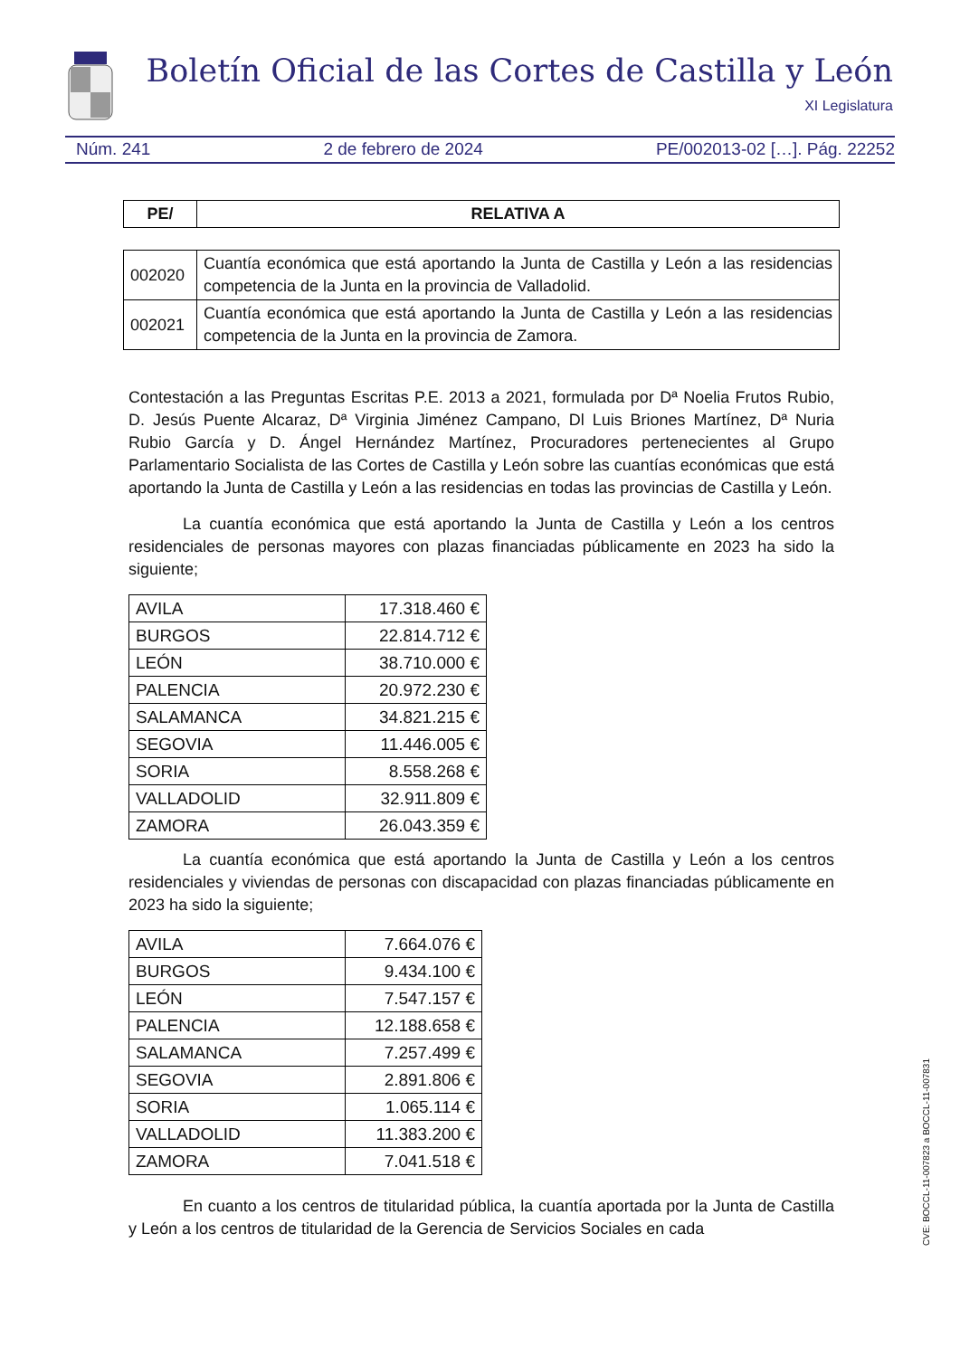Boletín Oficial de las Cortes de Castilla y León
XI Legislatura
Núm. 241 2 de febrero de 2024 PE/002013-02 […]. Pág. 22252
| PE/ | RELATIVA A |
| --- | --- |
| 002020 | Cuantía económica que está aportando la Junta de Castilla y León a las residencias competencia de la Junta en la provincia de Valladolid. |
| 002021 | Cuantía económica que está aportando la Junta de Castilla y León a las residencias competencia de la Junta en la provincia de Zamora. |
Contestación a las Preguntas Escritas P.E. 2013 a 2021, formulada por Dª Noelia Frutos Rubio, D. Jesús Puente Alcaraz, Dª Virginia Jiménez Campano, Dl Luis Briones Martínez, Dª Nuria Rubio García y D. Ángel Hernández Martínez, Procuradores pertenecientes al Grupo Parlamentario Socialista de las Cortes de Castilla y León sobre las cuantías económicas que está aportando la Junta de Castilla y León a las residencias en todas las provincias de Castilla y León.
La cuantía económica que está aportando la Junta de Castilla y León a los centros residenciales de personas mayores con plazas financiadas públicamente en 2023 ha sido la siguiente;
| AVILA | 17.318.460 € |
| BURGOS | 22.814.712 € |
| LEÓN | 38.710.000 € |
| PALENCIA | 20.972.230 € |
| SALAMANCA | 34.821.215 € |
| SEGOVIA | 11.446.005 € |
| SORIA | 8.558.268 € |
| VALLADOLID | 32.911.809 € |
| ZAMORA | 26.043.359 € |
La cuantía económica que está aportando la Junta de Castilla y León a los centros residenciales y viviendas de personas con discapacidad con plazas financiadas públicamente en 2023 ha sido la siguiente;
| AVILA | 7.664.076 € |
| BURGOS | 9.434.100 € |
| LEÓN | 7.547.157 € |
| PALENCIA | 12.188.658 € |
| SALAMANCA | 7.257.499 € |
| SEGOVIA | 2.891.806 € |
| SORIA | 1.065.114 € |
| VALLADOLID | 11.383.200 € |
| ZAMORA | 7.041.518 € |
En cuanto a los centros de titularidad pública, la cuantía aportada por la Junta de Castilla y León a los centros de titularidad de la Gerencia de Servicios Sociales en cada
CVE: BOCCL-11-007823 a BOCCL-11-007831